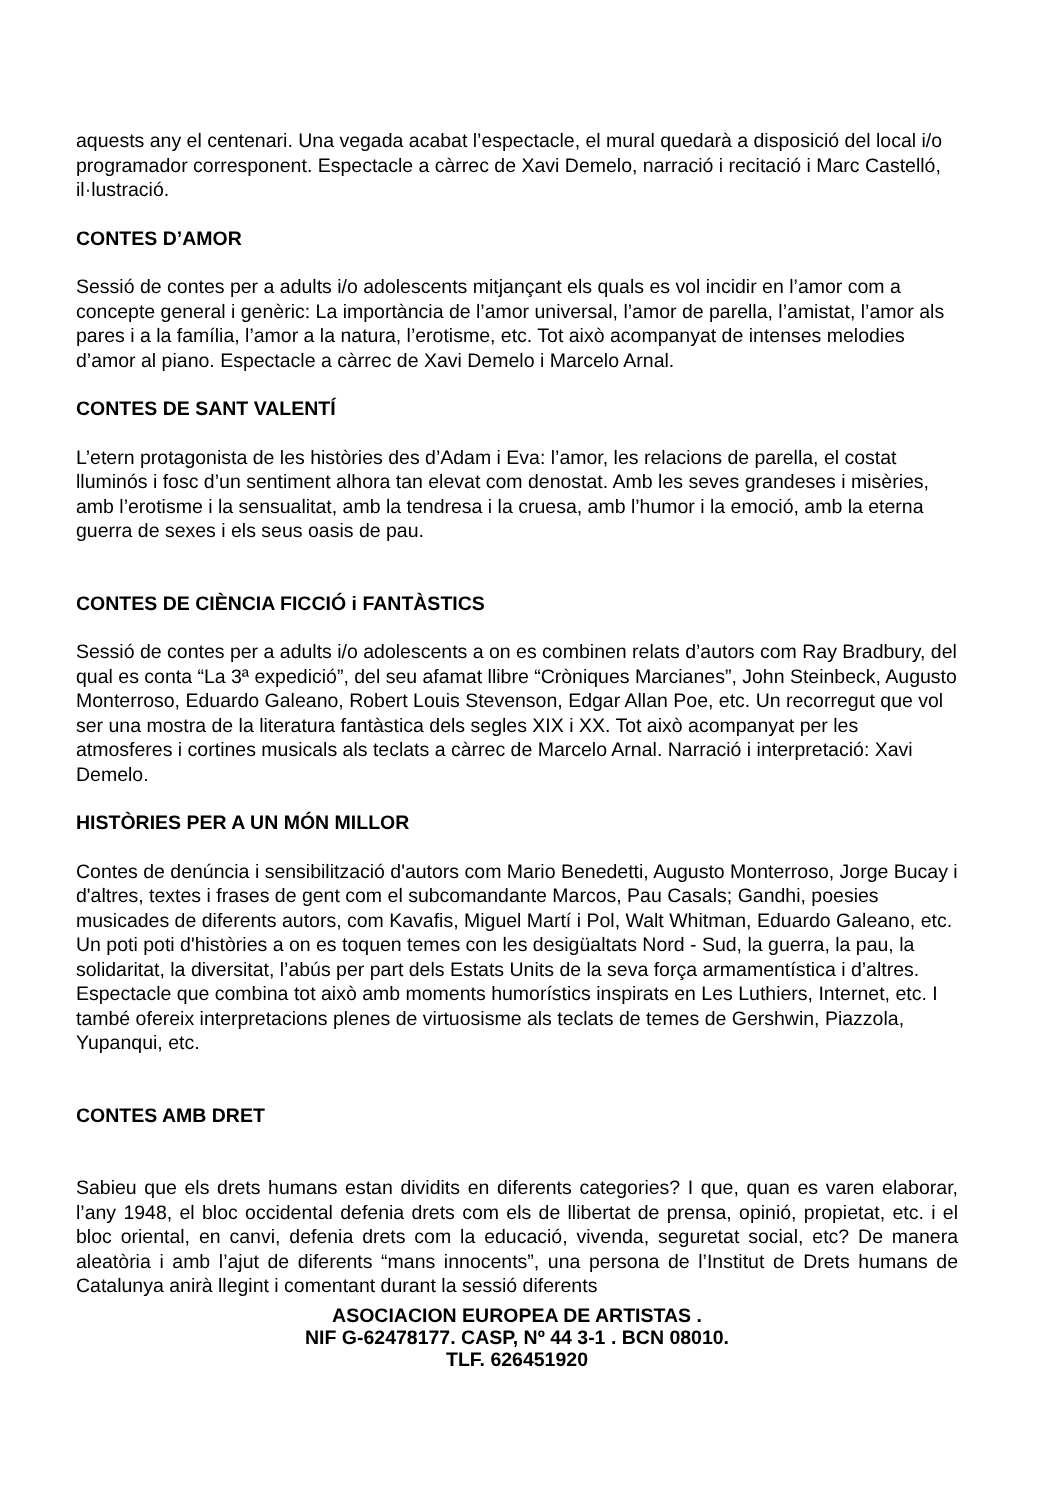aquests any el centenari. Una vegada acabat l’espectacle, el mural quedarà a disposició del local i/o programador corresponent. Espectacle a càrrec de Xavi Demelo, narració i recitació i Marc Castelló, il·lustració.
CONTES D’AMOR
Sessió de contes per a adults i/o adolescents mitjançant els quals es vol incidir en l’amor com a concepte general i genèric: La importància de l’amor universal, l’amor de parella, l’amistat, l’amor als pares i a la família, l’amor a la natura, l’erotisme, etc. Tot això acompanyat de intenses melodies d’amor al piano. Espectacle a càrrec de Xavi Demelo i Marcelo Arnal.
CONTES DE SANT VALENTÍ
L’etern protagonista de les històries des d’Adam i Eva: l’amor, les relacions de parella, el costat lluminós i fosc d’un sentiment alhora tan elevat com denostat. Amb les seves grandeses i misèries, amb l’erotisme i la sensualitat, amb la tendresa i la cruesa, amb l’humor i la emoció, amb la eterna guerra de sexes i els seus oasis de pau.
CONTES DE CIÈNCIA FICCIÓ i FANTÀSTICS
Sessió de contes per a adults i/o adolescents a on es combinen relats d’autors com Ray Bradbury, del qual es conta “La 3ª expedició”, del seu afamat llibre “Cròniques Marcianes”, John Steinbeck, Augusto Monterroso, Eduardo Galeano, Robert Louis Stevenson, Edgar Allan Poe, etc. Un recorregut que vol ser una mostra de la literatura fantàstica dels segles XIX i XX. Tot això acompanyat per les atmosferes i cortines musicals als teclats a càrrec de Marcelo Arnal. Narració i interpretació: Xavi Demelo.
HISTÒRIES PER A UN MÓN MILLOR
Contes de denúncia i sensibilització d'autors com Mario Benedetti, Augusto Monterroso, Jorge Bucay i d'altres, textes i frases de gent com el subcomandante Marcos, Pau Casals; Gandhi, poesies musicades de diferents autors, com Kavafis, Miguel Martí i Pol, Walt Whitman, Eduardo Galeano, etc. Un poti poti d'històries a on es toquen temes con les desigüaltats Nord - Sud, la guerra, la pau, la solidaritat, la diversitat, l’abús per part dels Estats Units de la seva força armamentística i d’altres. Espectacle que combina tot això amb moments humorístics inspirats en Les Luthiers, Internet, etc. I també ofereix interpretacions plenes de virtuosisme als teclats de temes de Gershwin, Piazzola, Yupanqui, etc.
CONTES AMB DRET
Sabieu que els drets humans estan dividits en diferents categories? I que, quan es varen elaborar, l’any 1948, el bloc occidental defenia drets com els de llibertat de prensa, opinió, propietat, etc. i el bloc oriental, en canvi, defenia drets com la educació, vivenda, seguretat social, etc? De manera aleatòria i amb l’ajut de diferents “mans innocents”, una persona de l’Institut de Drets humans de Catalunya anirà llegint i comentant durant la sessió diferents
ASOCIACION EUROPEA DE ARTISTAS .
NIF G-62478177. CASP, Nº 44 3-1 . BCN 08010.
TLF. 626451920